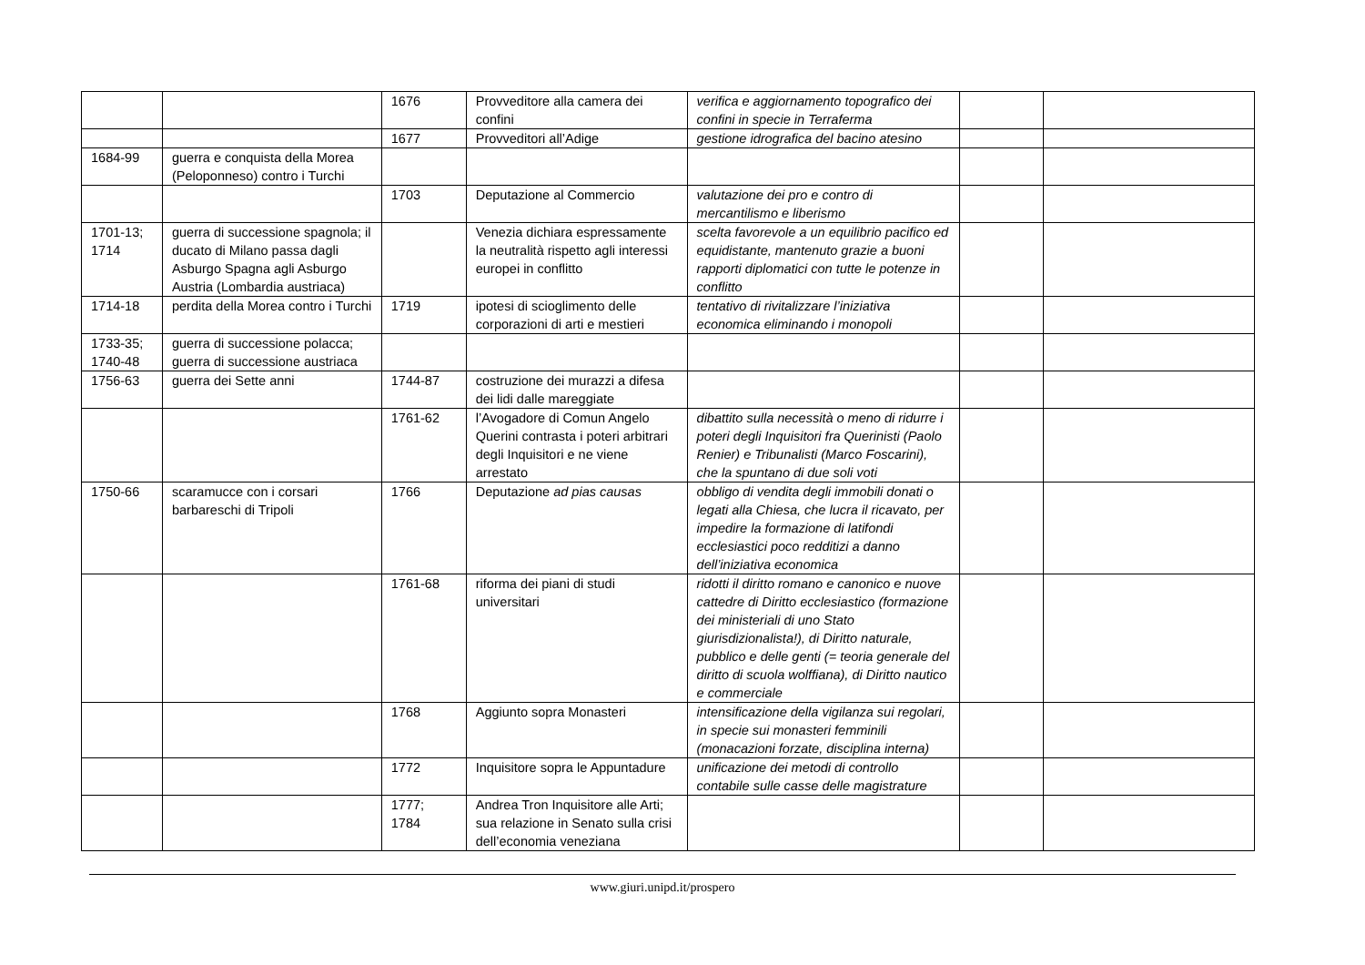| | | 1676 | Provveditore alla camera dei confini | verifica e aggiornamento topografico dei confini in specie in Terraferma | | |
| | | 1677 | Provveditori all’Adige | gestione idrografica del bacino atesino | | |
| 1684-99 | guerra e conquista della Morea (Peloponneso) contro i Turchi | | | | | |
| | | 1703 | Deputazione al Commercio | valutazione dei pro e contro di mercantilismo e liberismo | | |
| 1701-13; 1714 | guerra di successione spagnola; il ducato di Milano passa dagli Asburgo Spagna agli Asburgo Austria (Lombardia austriaca) | | Venezia dichiara espressamente la neutralità rispetto agli interessi europei in conflitto | scelta favorevole a un equilibrio pacifico ed equidistante, mantenuto grazie a buoni rapporti diplomatici con tutte le potenze in conflitto | | |
| 1714-18 | perdita della Morea contro i Turchi | 1719 | ipotesi di scioglimento delle corporazioni di arti e mestieri | tentativo di rivitalizzare l’iniziativa economica eliminando i monopoli | | |
| 1733-35; 1740-48 | guerra di successione polacca; guerra di successione austriaca | | | | | |
| 1756-63 | guerra dei Sette anni | 1744-87 | costruzione dei murazzi a difesa dei lidi dalle mareggiate | | | |
| | | 1761-62 | l’Avogadore di Comun Angelo Querini contrasta i poteri arbitrari degli Inquisitori e ne viene arrestato | dibattito sulla necessità o meno di ridurre i poteri degli Inquisitori fra Querinisti (Paolo Renier) e Tribunalisti (Marco Foscarini), che la spuntano di due soli voti | | |
| 1750-66 | scaramucce con i corsari barbareschi di Tripoli | 1766 | Deputazione ad pias causas | obbligo di vendita degli immobili donati o legati alla Chiesa, che lucra il ricavato, per impedire la formazione di latifondi ecclesiastici poco redditizi a danno dell’iniziativa economica | | |
| | | 1761-68 | riforma dei piani di studi universitari | ridotti il diritto romano e canonico e nuove cattedre di Diritto ecclesiastico (formazione dei ministeriali di uno Stato giurisdizionalista!), di Diritto naturale, pubblico e delle genti (= teoria generale del diritto di scuola wolffiana), di Diritto nautico e commerciale | | |
| | | 1768 | Aggiunto sopra Monasteri | intensificazione della vigilanza sui regolari, in specie sui monasteri femminili (monacazioni forzate, disciplina interna) | | |
| | | 1772 | Inquisitore sopra le Appuntadure | unificazione dei metodi di controllo contabile sulle casse delle magistrature | | |
| | | 1777; 1784 | Andrea Tron Inquisitore alle Arti; sua relazione in Senato sulla crisi dell’economia veneziana | | | |
www.giuri.unipd.it/prospero